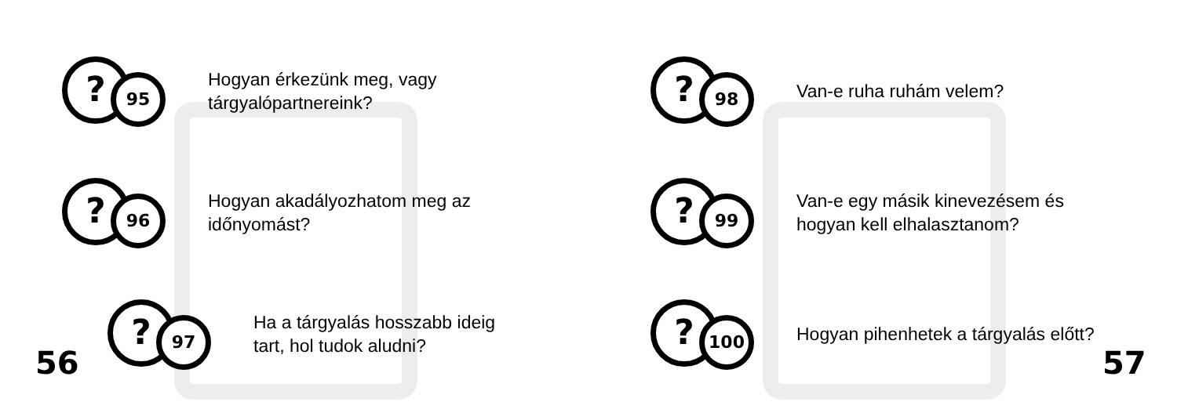? 95
Hogyan érkezünk meg, vagy
tárgyalópartnereink?
? 96
Hogyan akadályozhatom meg az
időnyomást?
? 97
Ha a tárgyalás hosszabb ideig
tart, hol tudok aludni?
56
? 98
Van-e ruha ruhám velem?
? 99
Van-e egy másik kinevezésem és
hogyan kell elhalasztanom?
? 100
Hogyan pihenhetek a tárgyalás előtt?
57